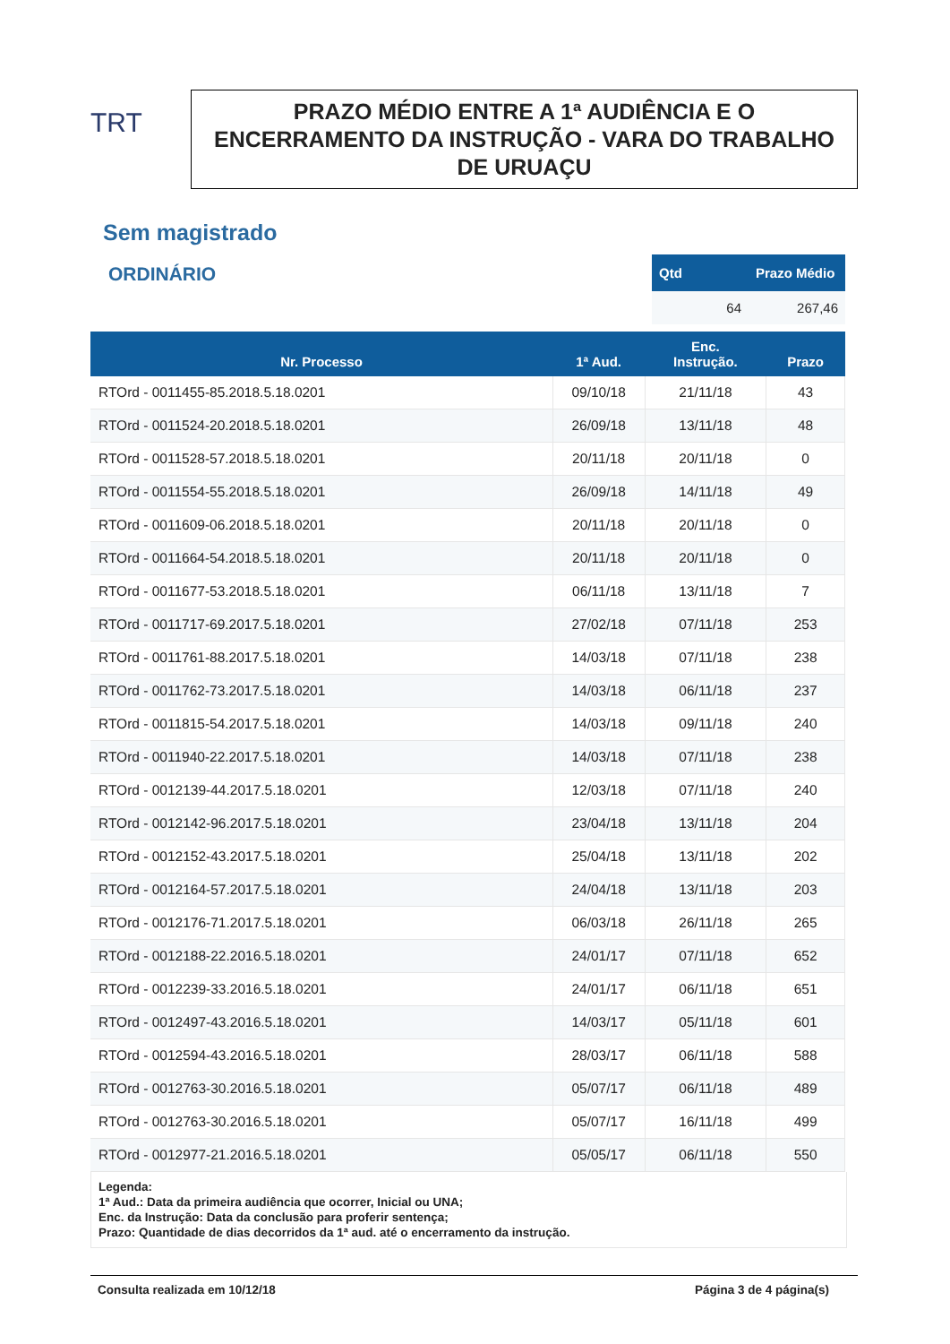TRT
PRAZO MÉDIO ENTRE A 1ª AUDIÊNCIA E O ENCERRAMENTO DA INSTRUÇÃO - VARA DO TRABALHO DE URUAÇU
Sem magistrado
ORDINÁRIO
| Qtd | Prazo Médio |
| --- | --- |
| 64 | 267,46 |
| Nr. Processo | 1ª Aud. | Enc. Instrução. | Prazo |
| --- | --- | --- | --- |
| RTOrd - 0011455-85.2018.5.18.0201 | 09/10/18 | 21/11/18 | 43 |
| RTOrd - 0011524-20.2018.5.18.0201 | 26/09/18 | 13/11/18 | 48 |
| RTOrd - 0011528-57.2018.5.18.0201 | 20/11/18 | 20/11/18 | 0 |
| RTOrd - 0011554-55.2018.5.18.0201 | 26/09/18 | 14/11/18 | 49 |
| RTOrd - 0011609-06.2018.5.18.0201 | 20/11/18 | 20/11/18 | 0 |
| RTOrd - 0011664-54.2018.5.18.0201 | 20/11/18 | 20/11/18 | 0 |
| RTOrd - 0011677-53.2018.5.18.0201 | 06/11/18 | 13/11/18 | 7 |
| RTOrd - 0011717-69.2017.5.18.0201 | 27/02/18 | 07/11/18 | 253 |
| RTOrd - 0011761-88.2017.5.18.0201 | 14/03/18 | 07/11/18 | 238 |
| RTOrd - 0011762-73.2017.5.18.0201 | 14/03/18 | 06/11/18 | 237 |
| RTOrd - 0011815-54.2017.5.18.0201 | 14/03/18 | 09/11/18 | 240 |
| RTOrd - 0011940-22.2017.5.18.0201 | 14/03/18 | 07/11/18 | 238 |
| RTOrd - 0012139-44.2017.5.18.0201 | 12/03/18 | 07/11/18 | 240 |
| RTOrd - 0012142-96.2017.5.18.0201 | 23/04/18 | 13/11/18 | 204 |
| RTOrd - 0012152-43.2017.5.18.0201 | 25/04/18 | 13/11/18 | 202 |
| RTOrd - 0012164-57.2017.5.18.0201 | 24/04/18 | 13/11/18 | 203 |
| RTOrd - 0012176-71.2017.5.18.0201 | 06/03/18 | 26/11/18 | 265 |
| RTOrd - 0012188-22.2016.5.18.0201 | 24/01/17 | 07/11/18 | 652 |
| RTOrd - 0012239-33.2016.5.18.0201 | 24/01/17 | 06/11/18 | 651 |
| RTOrd - 0012497-43.2016.5.18.0201 | 14/03/17 | 05/11/18 | 601 |
| RTOrd - 0012594-43.2016.5.18.0201 | 28/03/17 | 06/11/18 | 588 |
| RTOrd - 0012763-30.2016.5.18.0201 | 05/07/17 | 06/11/18 | 489 |
| RTOrd - 0012763-30.2016.5.18.0201 | 05/07/17 | 16/11/18 | 499 |
| RTOrd - 0012977-21.2016.5.18.0201 | 05/05/17 | 06/11/18 | 550 |
Legenda:
1ª Aud.: Data da primeira audiência que ocorrer, Inicial ou UNA;
Enc. da Instrução: Data da conclusão para proferir sentença;
Prazo: Quantidade de dias decorridos da 1ª aud. até o encerramento da instrução.
Consulta realizada em 10/12/18 Página 3 de 4 página(s)